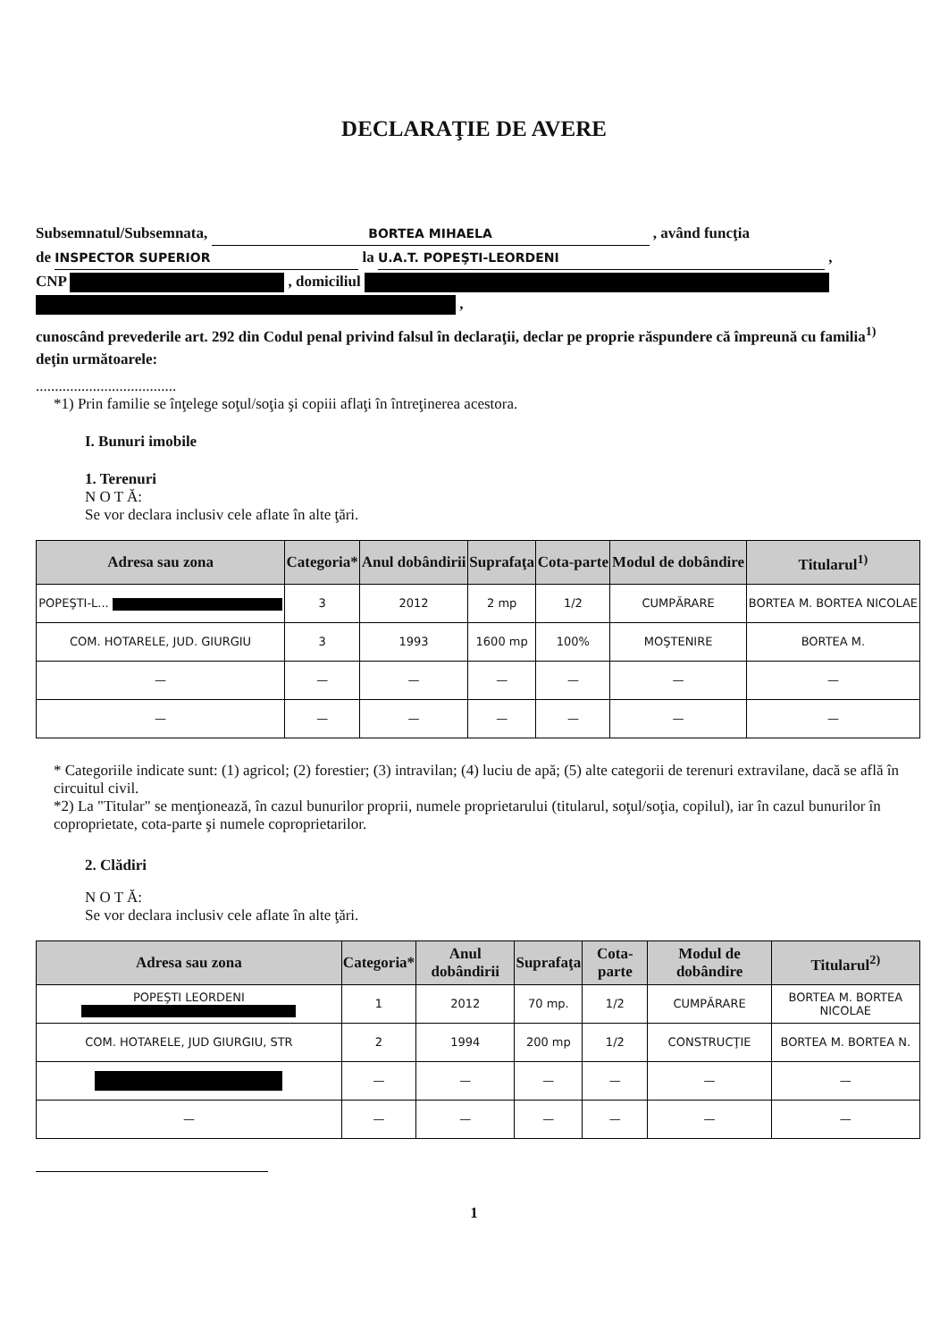DECLARAŢIE DE AVERE
Subsemnatul/Subsemnata, BORTEA MIHAELA , având funcţia
de INSPECTOR SUPERIOR la U.A.T. POPEŞTI-LEORDENI ,
CNP , domiciliul
,
cunoscând prevederile art. 292 din Codul penal privind falsul în declaraţii, declar pe proprie răspundere că împreună cu familia<sup>1)</sup> deţin următoarele:
.....................................
*1) Prin familie se înţelege soţul/soţia şi copiii aflaţi în întreţinerea acestora.
I. Bunuri imobile
1. Terenuri
N O T Ă:
Se vor declara inclusiv cele aflate în alte ţări.
| Adresa sau zona | Categoria* | Anul dobândirii | Suprafaţa | Cota-parte | Modul de dobândire | Titularul<sup>1)</sup> |
| --- | --- | --- | --- | --- | --- | --- |
| POPEŞTI-L... | 3 | 2012 | 2 mp | 1/2 | CUMPĂRARE | BORTEA M. BORTEA NICOLAE |
| COM. HOTARELE, JUD. GIURGIU | 3 | 1993 | 1600 mp | 100% | MOŞTENIRE | BORTEA M. |
| — | — | — | — | — | — | — |
| — | — | — | — | — | — | — |
* Categoriile indicate sunt: (1) agricol; (2) forestier; (3) intravilan; (4) luciu de apă; (5) alte categorii de terenuri extravilane, dacă se află în circuitul civil.
*2) La "Titular" se menţionează, în cazul bunurilor proprii, numele proprietarului (titularul, soţul/soţia, copilul), iar în cazul bunurilor în coproprietate, cota-parte şi numele coproprietarilor.
2. Clădiri
N O T Ă:
Se vor declara inclusiv cele aflate în alte ţări.
| Adresa sau zona | Categoria* | Anul dobândirii | Suprafaţa | Cota-parte | Modul de dobândire | Titularul<sup>2)</sup> |
| --- | --- | --- | --- | --- | --- | --- |
| POPEŞTI LEORDENI | 1 | 2012 | 70 mp. | 1/2 | CUMPĂRARE | BORTEA M. BORTEA NICOLAE |
| COM. HOTARELE, JUD GIURGIU, STR | 2 | 1994 | 200 mp | 1/2 | CONSTRUCŢIE | BORTEA M. BORTEA N. |
| | — | — | — | — | — | — |
| — | — | — | — | — | — | — |
1